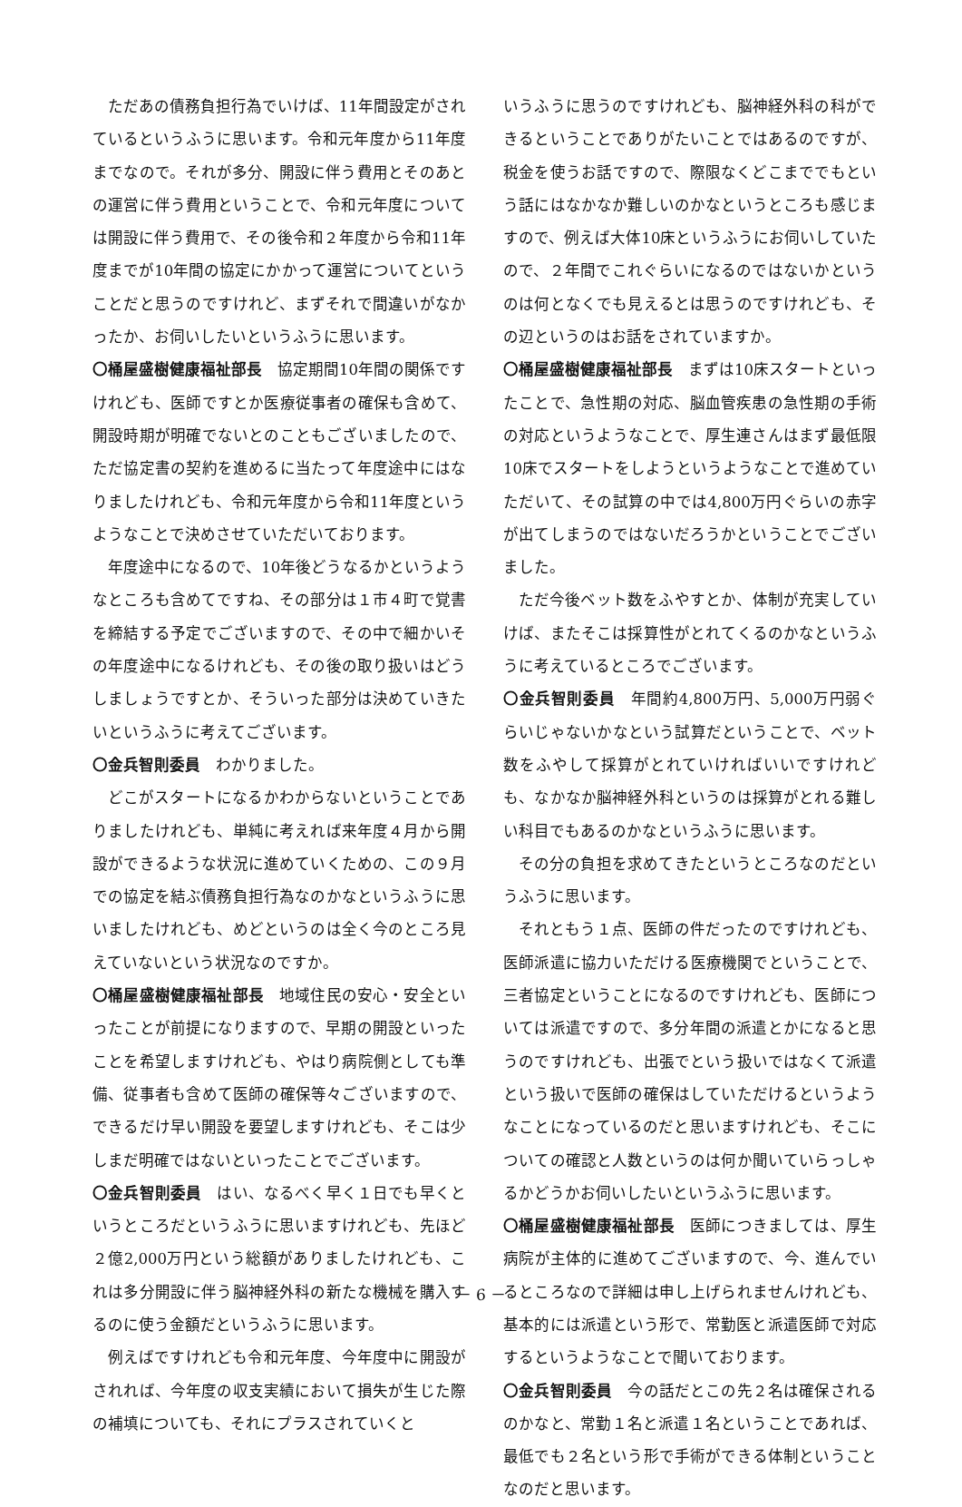ただあの債務負担行為でいけば、11年間設定がされているというふうに思います。令和元年度から11年度までなので。それが多分、開設に伴う費用とそのあとの運営に伴う費用ということで、令和元年度については開設に伴う費用で、その後令和２年度から令和11年度までが10年間の協定にかかって運営についてということだと思うのですけれど、まずそれで間違いがなかったか、お伺いしたいというふうに思います。
〇桶屋盛樹健康福祉部長　協定期間10年間の関係ですけれども、医師ですとか医療従事者の確保も含めて、開設時期が明確でないとのこともございましたので、ただ協定書の契約を進めるに当たって年度途中にはなりましたけれども、令和元年度から令和11年度というようなことで決めさせていただいております。
年度途中になるので、10年後どうなるかというようなところも含めてですね、その部分は１市４町で覚書を締結する予定でございますので、その中で細かいその年度途中になるけれども、その後の取り扱いはどうしましょうですとか、そういった部分は決めていきたいというふうに考えてございます。
〇金兵智則委員　わかりました。
どこがスタートになるかわからないということでありましたけれども、単純に考えれば来年度４月から開設ができるような状況に進めていくための、この９月での協定を結ぶ債務負担行為なのかなというふうに思いましたけれども、めどというのは全く今のところ見えていないという状況なのですか。
〇桶屋盛樹健康福祉部長　地域住民の安心・安全といったことが前提になりますので、早期の開設といったことを希望しますけれども、やはり病院側としても準備、従事者も含めて医師の確保等々ございますので、できるだけ早い開設を要望しますけれども、そこは少しまだ明確ではないといったことでございます。
〇金兵智則委員　はい、なるべく早く１日でも早くというところだというふうに思いますけれども、先ほど２億2,000万円という総額がありましたけれども、これは多分開設に伴う脳神経外科の新たな機械を購入するのに使う金額だというふうに思います。
例えばですけれども令和元年度、今年度中に開設がされれば、今年度の収支実績において損失が生じた際の補填についても、それにプラスされていくと
いうふうに思うのですけれども、脳神経外科の科ができるということでありがたいことではあるのですが、税金を使うお話ですので、際限なくどこまででもという話にはなかなか難しいのかなというところも感じますので、例えば大体10床というふうにお伺いしていたので、２年間でこれぐらいになるのではないかというのは何となくでも見えるとは思うのですけれども、その辺というのはお話をされていますか。
〇桶屋盛樹健康福祉部長　まずは10床スタートといったことで、急性期の対応、脳血管疾患の急性期の手術の対応というようなことで、厚生連さんはまず最低限10床でスタートをしようというようなことで進めていただいて、その試算の中では4,800万円ぐらいの赤字が出てしまうのではないだろうかということでございました。
ただ今後ベット数をふやすとか、体制が充実していけば、またそこは採算性がとれてくるのかなというふうに考えているところでございます。
〇金兵智則委員　年間約4,800万円、5,000万円弱ぐらいじゃないかなという試算だということで、ベット数をふやして採算がとれていければいいですけれども、なかなか脳神経外科というのは採算がとれる難しい科目でもあるのかなというふうに思います。
その分の負担を求めてきたというところなのだというふうに思います。
それともう１点、医師の件だったのですけれども、医師派遣に協力いただける医療機関でということで、三者協定ということになるのですけれども、医師については派遣ですので、多分年間の派遣とかになると思うのですけれども、出張でという扱いではなくて派遣という扱いで医師の確保はしていただけるというようなことになっているのだと思いますけれども、そこについての確認と人数というのは何か聞いていらっしゃるかどうかお伺いしたいというふうに思います。
〇桶屋盛樹健康福祉部長　医師につきましては、厚生病院が主体的に進めてございますので、今、進んでいるところなので詳細は申し上げられませんけれども、基本的には派遣という形で、常勤医と派遣医師で対応するというようなことで聞いております。
〇金兵智則委員　今の話だとこの先２名は確保されるのかなと、常勤１名と派遣１名ということであれば、最低でも２名という形で手術ができる体制ということなのだと思います。
－ 6 －